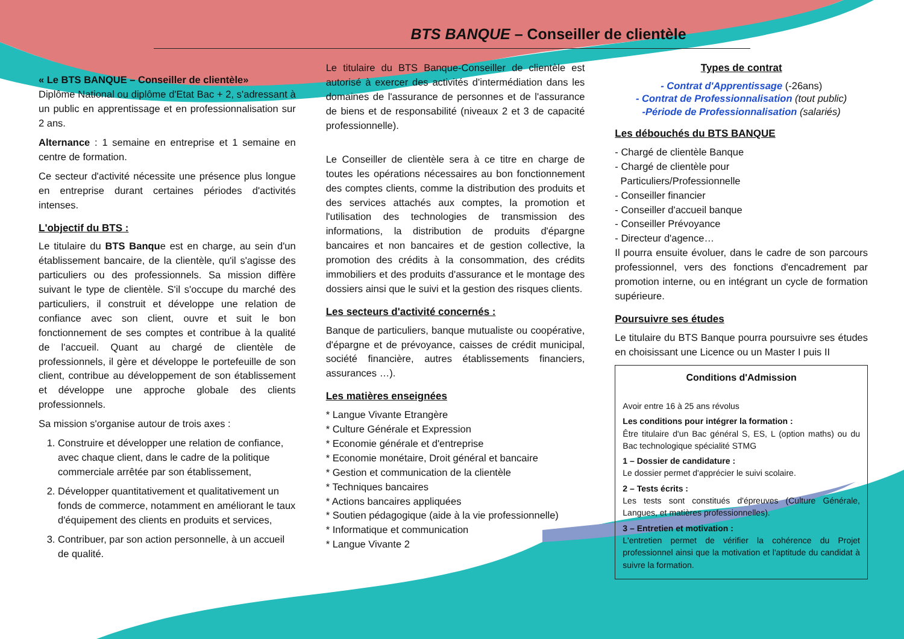BTS BANQUE – Conseiller de clientèle
« Le BTS BANQUE – Conseiller de clientèle»
Diplôme National ou diplôme d'Etat Bac + 2, s'adressant à un public en apprentissage et en professionnalisation sur 2 ans.
Alternance : 1 semaine en entreprise et 1 semaine en centre de formation.
Ce secteur d'activité nécessite une présence plus longue en entreprise durant certaines périodes d'activités intenses.
L'objectif du BTS :
Le titulaire du BTS Banque est en charge, au sein d'un établissement bancaire, de la clientèle, qu'il s'agisse des particuliers ou des professionnels. Sa mission diffère suivant le type de clientèle. S'il s'occupe du marché des particuliers, il construit et développe une relation de confiance avec son client, ouvre et suit le bon fonctionnement de ses comptes et contribue à la qualité de l'accueil. Quant au chargé de clientèle de professionnels, il gère et développe le portefeuille de son client, contribue au développement de son établissement et développe une approche globale des clients professionnels.
Sa mission s'organise autour de trois axes :
1. Construire et développer une relation de confiance, avec chaque client, dans le cadre de la politique commerciale arrêtée par son établissement,
2. Développer quantitativement et qualitativement un fonds de commerce, notamment en améliorant le taux d'équipement des clients en produits et services,
3. Contribuer, par son action personnelle, à un accueil de qualité.
Le titulaire du BTS Banque-Conseiller de clientèle est autorisé à exercer des activités d'intermédiation dans les domaines de l'assurance de personnes et de l'assurance de biens et de responsabilité (niveaux 2 et 3 de capacité professionnelle).
Le Conseiller de clientèle sera à ce titre en charge de toutes les opérations nécessaires au bon fonctionnement des comptes clients, comme la distribution des produits et des services attachés aux comptes, la promotion et l'utilisation des technologies de transmission des informations, la distribution de produits d'épargne bancaires et non bancaires et de gestion collective, la promotion des crédits à la consommation, des crédits immobiliers et des produits d'assurance et le montage des dossiers ainsi que le suivi et la gestion des risques clients.
Les secteurs d'activité concernés :
Banque de particuliers, banque mutualiste ou coopérative, d'épargne et de prévoyance, caisses de crédit municipal, société financière, autres établissements financiers, assurances …).
Les matières enseignées
* Langue Vivante Etrangère
* Culture Générale et Expression
* Economie générale et d'entreprise
* Economie monétaire, Droit général et bancaire
* Gestion et communication de la clientèle
* Techniques bancaires
* Actions bancaires appliquées
* Soutien pédagogique (aide à la vie professionnelle)
* Informatique et communication
* Langue Vivante 2
Types de contrat
- Contrat d'Apprentissage (-26ans)
- Contrat de Professionnalisation (tout public)
-Période de Professionnalisation (salariés)
Les débouchés du BTS BANQUE
- Chargé de clientèle Banque
- Chargé de clientèle pour
Particuliers/Professionnelle
- Conseiller financier
- Conseiller d'accueil banque
- Conseiller Prévoyance
- Directeur d'agence…
Il pourra ensuite évoluer, dans le cadre de son parcours professionnel, vers des fonctions d'encadrement par promotion interne, ou en intégrant un cycle de formation supérieure.
Poursuivre ses études
Le titulaire du BTS Banque pourra poursuivre ses études en choisissant une Licence ou un Master I puis II
Conditions d'Admission
Avoir entre 16 à 25 ans révolus
Les conditions pour intégrer la formation :
Être titulaire d'un Bac général S, ES, L (option maths) ou du Bac technologique spécialité STMG
1 – Dossier de candidature :
Le dossier permet d'apprécier le suivi scolaire.
2 – Tests écrits :
Les tests sont constitués d'épreuves (Culture Générale, Langues, et matières professionnelles).
3 – Entretien et motivation :
L'entretien permet de vérifier la cohérence du Projet professionnel ainsi que la motivation et l'aptitude du candidat à suivre la formation.